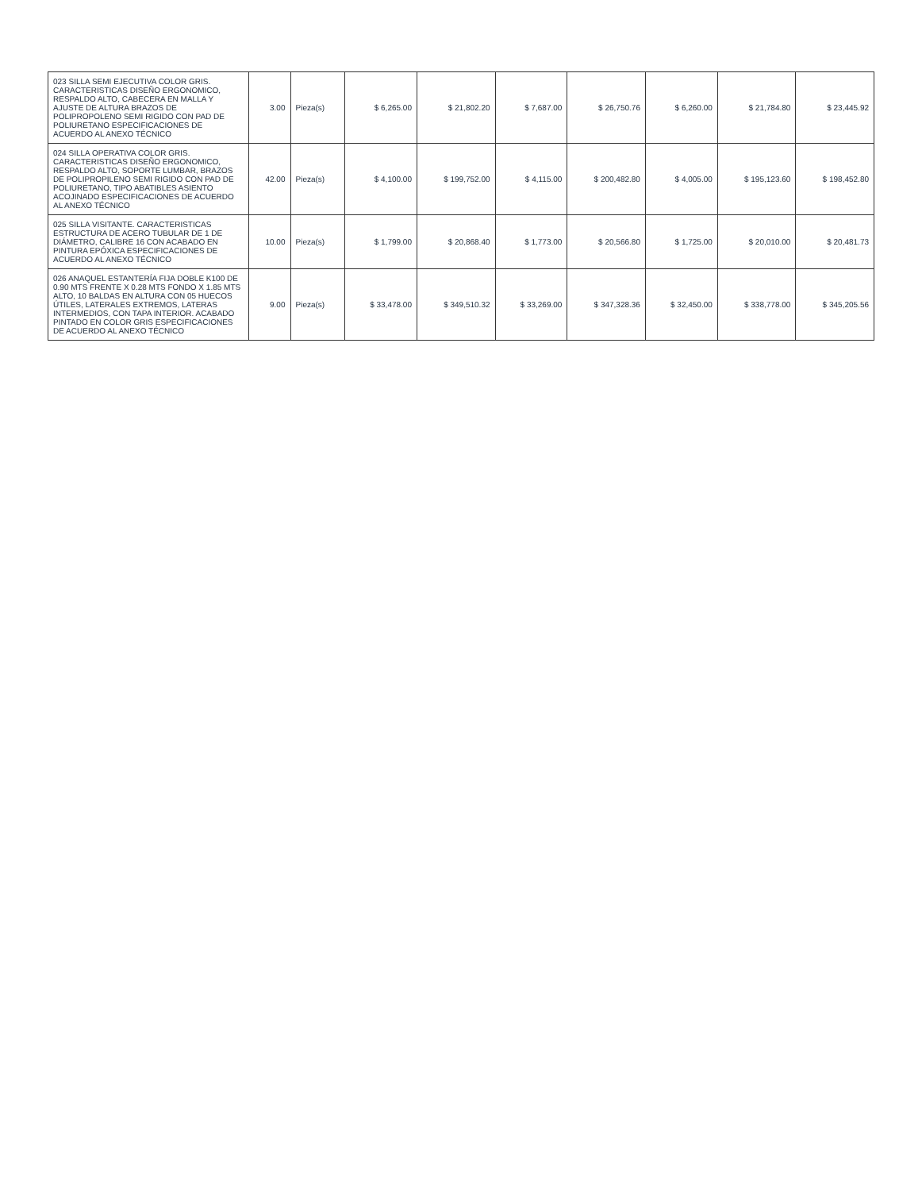| 023 SILLA SEMI EJECUTIVA COLOR GRIS. CARACTERISTICAS DISEÑO ERGONOMICO, RESPALDO ALTO, CABECERA EN MALLA Y AJUSTE DE ALTURA BRAZOS DE POLIPROPOLENO SEMI RIGIDO CON PAD DE POLIURETANO ESPECIFICACIONES DE ACUERDO AL ANEXO TÉCNICO | 3.00 | Pieza(s) | $ 6,265.00 | $ 21,802.20 | $ 7,687.00 | $ 26,750.76 | $ 6,260.00 | $ 21,784.80 | $ 23,445.92 |
| 024 SILLA OPERATIVA COLOR GRIS. CARACTERISTICAS DISEÑO ERGONOMICO, RESPALDO ALTO, SOPORTE LUMBAR, BRAZOS DE POLIPROPILENO SEMI RIGIDO CON PAD DE POLIURETANO, TIPO ABATIBLES ASIENTO ACOJINADO ESPECIFICACIONES DE ACUERDO AL ANEXO TÉCNICO | 42.00 | Pieza(s) | $ 4,100.00 | $ 199,752.00 | $ 4,115.00 | $ 200,482.80 | $ 4,005.00 | $ 195,123.60 | $ 198,452.80 |
| 025 SILLA VISITANTE. CARACTERISTICAS ESTRUCTURA DE ACERO TUBULAR DE 1 DE DIÁMETRO, CALIBRE 16 CON ACABADO EN PINTURA EPÓXICA ESPECIFICACIONES DE ACUERDO AL ANEXO TÉCNICO | 10.00 | Pieza(s) | $ 1,799.00 | $ 20,868.40 | $ 1,773.00 | $ 20,566.80 | $ 1,725.00 | $ 20,010.00 | $ 20,481.73 |
| 026 ANAQUEL ESTANTERÍA FIJA DOBLE K100 DE 0.90 MTS FRENTE X 0.28 MTS FONDO X 1.85 MTS ALTO, 10 BALDAS EN ALTURA CON 05 HUECOS ÚTILES, LATERALES EXTREMOS, LATERAS INTERMEDIOS, CON TAPA INTERIOR. ACABADO PINTADO EN COLOR GRIS ESPECIFICACIONES DE ACUERDO AL ANEXO TÉCNICO | 9.00 | Pieza(s) | $ 33,478.00 | $ 349,510.32 | $ 33,269.00 | $ 347,328.36 | $ 32,450.00 | $ 338,778.00 | $ 345,205.56 |